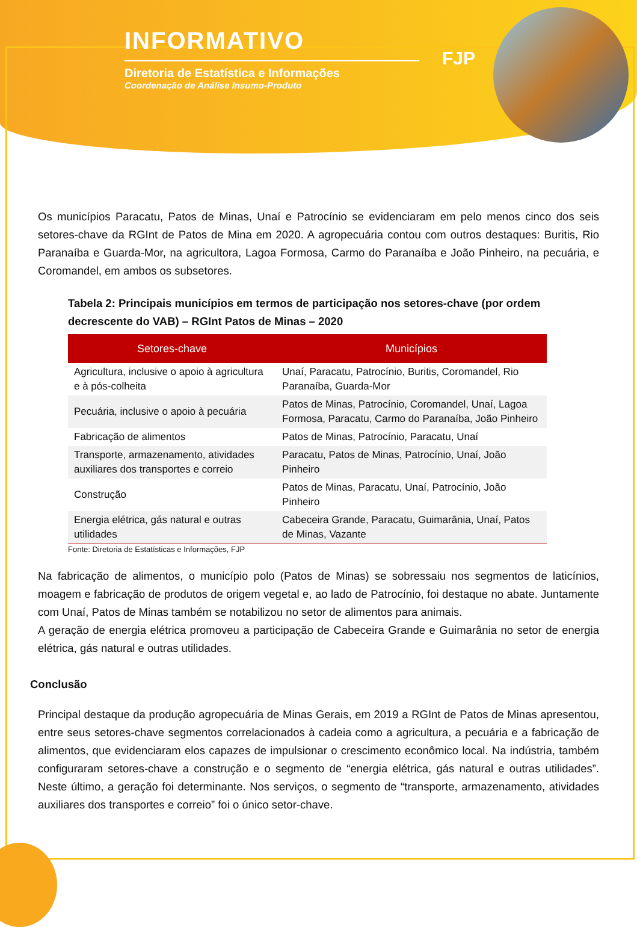INFORMATIVO
Diretoria de Estatística e Informações
Coordenação de Análise Insumo-Produto
FJP
Os municípios Paracatu, Patos de Minas, Unaí e Patrocínio se evidenciaram em pelo menos cinco dos seis setores-chave da RGInt de Patos de Mina em 2020. A agropecuária contou com outros destaques: Buritis, Rio Paranaíba e Guarda-Mor, na agricultora, Lagoa Formosa, Carmo do Paranaíba e João Pinheiro, na pecuária, e Coromandel, em ambos os subsetores.
Tabela 2: Principais municípios em termos de participação nos setores-chave (por ordem decrescente do VAB) – RGInt Patos de Minas – 2020
| Setores-chave | Municípios |
| --- | --- |
| Agricultura, inclusive o apoio à agricultura e à pós-colheita | Unaí, Paracatu, Patrocínio, Buritis, Coromandel, Rio Paranaíba, Guarda-Mor |
| Pecuária, inclusive o apoio à pecuária | Patos de Minas, Patrocínio, Coromandel, Unaí, Lagoa Formosa, Paracatu, Carmo do Paranaíba, João Pinheiro |
| Fabricação de alimentos | Patos de Minas, Patrocínio, Paracatu, Unaí |
| Transporte, armazenamento, atividades auxiliares dos transportes e correio | Paracatu, Patos de Minas, Patrocínio, Unaí, João Pinheiro |
| Construção | Patos de Minas, Paracatu, Unaí, Patrocínio, João Pinheiro |
| Energia elétrica, gás natural e outras utilidades | Cabeceira Grande, Paracatu, Guimarânia, Unaí, Patos de Minas, Vazante |
Fonte: Diretoria de Estatísticas e Informações, FJP
Na fabricação de alimentos, o município polo (Patos de Minas) se sobressaiu nos segmentos de laticínios, moagem e fabricação de produtos de origem vegetal e, ao lado de Patrocínio, foi destaque no abate. Juntamente com Unaí, Patos de Minas também se notabilizou no setor de alimentos para animais.
A geração de energia elétrica promoveu a participação de Cabeceira Grande e Guimarânia no setor de energia elétrica, gás natural e outras utilidades.
Conclusão
Principal destaque da produção agropecuária de Minas Gerais, em 2019 a RGInt de Patos de Minas apresentou, entre seus setores-chave segmentos correlacionados à cadeia como a agricultura, a pecuária e a fabricação de alimentos, que evidenciaram elos capazes de impulsionar o crescimento econômico local. Na indústria, também configuraram setores-chave a construção e o segmento de “energia elétrica, gás natural e outras utilidades”. Neste último, a geração foi determinante. Nos serviços, o segmento de “transporte, armazenamento, atividades auxiliares dos transportes e correio” foi o único setor-chave.